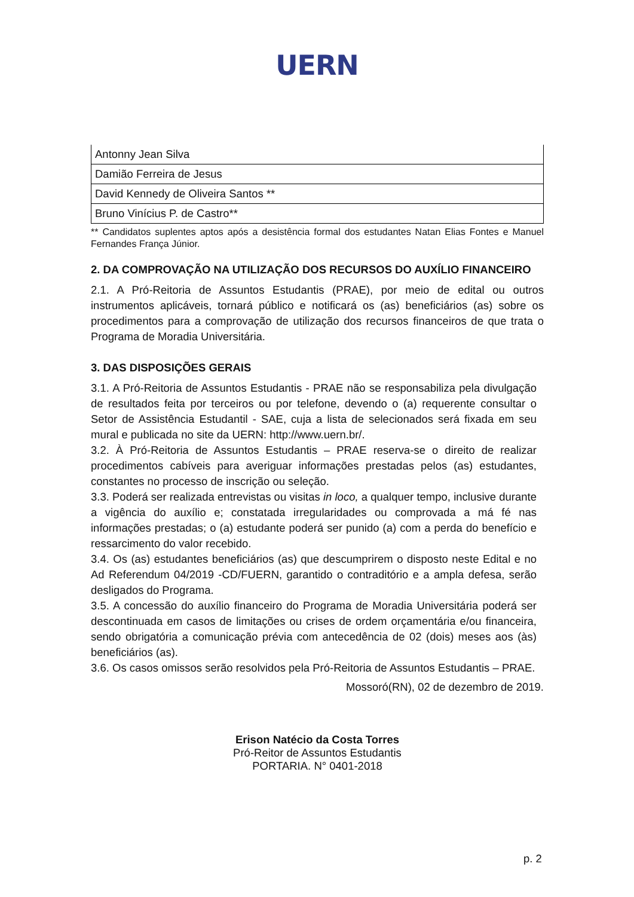UERN
| Antonny Jean Silva |
| Damião Ferreira de Jesus |
| David Kennedy de Oliveira Santos ** |
| Bruno Vinícius P. de Castro** |
** Candidatos suplentes aptos após a desistência formal dos estudantes Natan Elias Fontes e Manuel Fernandes França Júnior.
2. DA COMPROVAÇÃO NA UTILIZAÇÃO DOS RECURSOS DO AUXÍLIO FINANCEIRO
2.1. A Pró-Reitoria de Assuntos Estudantis (PRAE), por meio de edital ou outros instrumentos aplicáveis, tornará público e notificará os (as) beneficiários (as) sobre os procedimentos para a comprovação de utilização dos recursos financeiros de que trata o Programa de Moradia Universitária.
3. DAS DISPOSIÇÕES GERAIS
3.1. A Pró-Reitoria de Assuntos Estudantis - PRAE não se responsabiliza pela divulgação de resultados feita por terceiros ou por telefone, devendo o (a) requerente consultar o Setor de Assistência Estudantil - SAE, cuja a lista de selecionados será fixada em seu mural e publicada no site da UERN: http://www.uern.br/.
3.2. À Pró-Reitoria de Assuntos Estudantis – PRAE reserva-se o direito de realizar procedimentos cabíveis para averiguar informações prestadas pelos (as) estudantes, constantes no processo de inscrição ou seleção.
3.3. Poderá ser realizada entrevistas ou visitas in loco, a qualquer tempo, inclusive durante a vigência do auxílio e; constatada irregularidades ou comprovada a má fé nas informações prestadas; o (a) estudante poderá ser punido (a) com a perda do benefício e ressarcimento do valor recebido.
3.4. Os (as) estudantes beneficiários (as) que descumprirem o disposto neste Edital e no Ad Referendum 04/2019 -CD/FUERN, garantido o contraditório e a ampla defesa, serão desligados do Programa.
3.5. A concessão do auxílio financeiro do Programa de Moradia Universitária poderá ser descontinuada em casos de limitações ou crises de ordem orçamentária e/ou financeira, sendo obrigatória a comunicação prévia com antecedência de 02 (dois) meses aos (às) beneficiários (as).
3.6. Os casos omissos serão resolvidos pela Pró-Reitoria de Assuntos Estudantis – PRAE.
Mossoró(RN), 02 de dezembro de 2019.
Erison Natécio da Costa Torres
Pró-Reitor de Assuntos Estudantis
PORTARIA. N° 0401-2018
p. 2